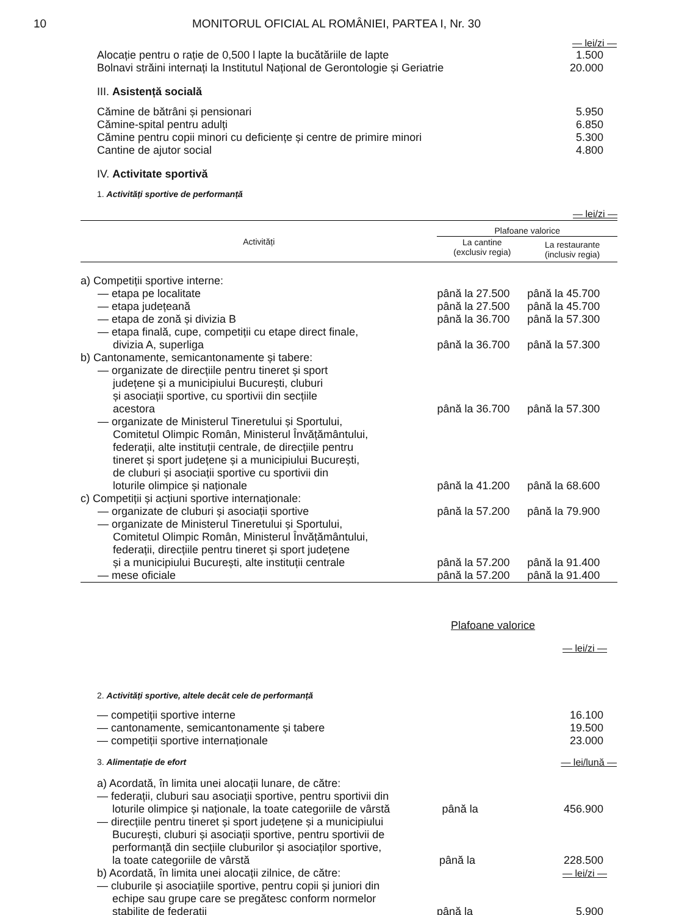10 MONITORUL OFICIAL AL ROMÂNIEI, PARTEA I, Nr. 30
— lei/zi —
Alocație pentru o rație de 0,500 l lapte la bucătăriile de lapte 1.500
Bolnavi străini internați la Institutul Național de Gerontologie și Geriatrie 20.000
III. Asistență socială
Cămine de bătrâni și pensionari 5.950
Cămine-spital pentru adulți 6.850
Cămine pentru copii minori cu deficiențe și centre de primire minori 5.300
Cantine de ajutor social 4.800
IV. Activitate sportivă
1. Activități sportive de performanță
| — lei/zi — | | |
| Activități | Plafoane valorice | |
| | La cantine (exclusiv regia) | La restaurante (inclusiv regia) |
| a) Competiții sportive interne: | | |
| — etapa pe localitate | până la 27.500 | până la 45.700 |
| — etapa județeană | până la 27.500 | până la 45.700 |
| — etapa de zonă și divizia B | până la 36.700 | până la 57.300 |
| — etapa finală, cupe, competiții cu etape direct finale, divizia A, superliga | până la 36.700 | până la 57.300 |
| b) Cantonamente, semicantonamente și tabere: | | |
| — organizate de direcțiile pentru tineret și sport județene și a municipiului București, cluburi și asociații sportive, cu sportivii din secțiile acestora | până la 36.700 | până la 57.300 |
| — organizate de Ministerul Tineretului și Sportului, Comitetul Olimpic Român, Ministerul Învățământului, federații, alte instituții centrale, de direcțiile pentru tineret și sport județene și a municipiului București, de cluburi și asociații sportive cu sportivii din loturile olimpice și naționale | până la 41.200 | până la 68.600 |
| c) Competiții și acțiuni sportive internaționale: | | |
| — organizate de cluburi și asociații sportive | până la 57.200 | până la 79.900 |
| — organizate de Ministerul Tineretului și Sportului, Comitetul Olimpic Român, Ministerul Învățământului, federații, direcțiile pentru tineret și sport județene și a municipiului București, alte instituții centrale | până la 57.200 | până la 91.400 |
| — mese oficiale | până la 57.200 | până la 91.400 |
Plafoane valorice
— lei/zi —
2. Activități sportive, altele decât cele de performanță
— competiții sportive interne 16.100
— cantonamente, semicantonamente și tabere 19.500
— competiții sportive internaționale 23.000
3. Alimentație de efort — lei/lună —
a) Acordată, în limita unei alocații lunare, de către:
— federații, cluburi sau asociații sportive, pentru sportivii din
loturile olimpice și naționale, la toate categoriile de vârstă până la 456.900
— direcțiile pentru tineret și sport județene și a municipiului
București, cluburi și asociații sportive, pentru sportivii de
performanță din secțiile cluburilor și asociaților sportive,
la toate categoriile de vârstă până la 228.500
b) Acordată, în limita unei alocații zilnice, de către: — lei/zi —
— cluburile și asociațiile sportive, pentru copii și juniori din
echipe sau grupe care se pregătesc conform normelor
stabilite de federații până la 5.900